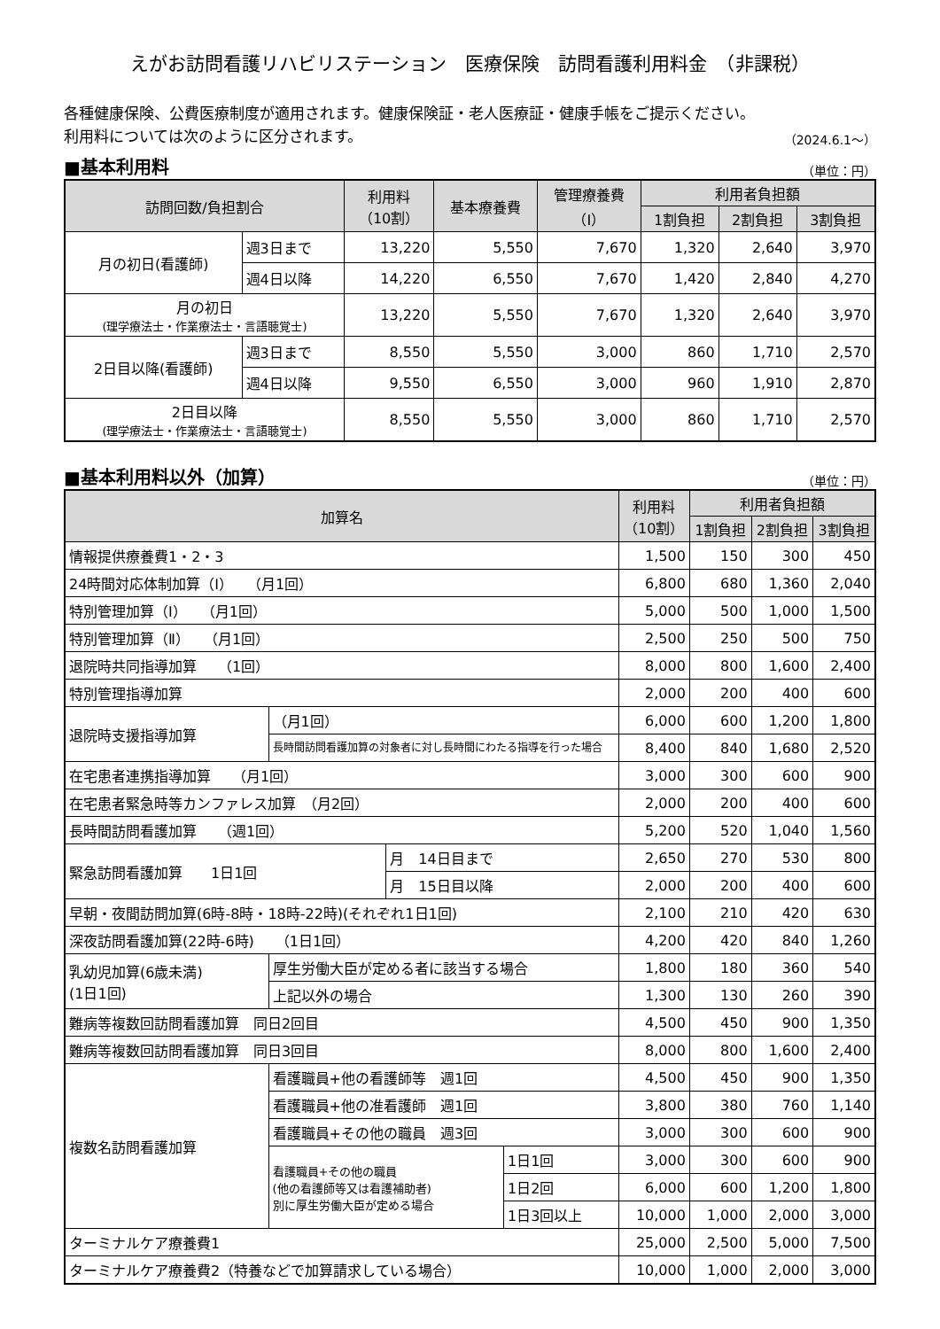えがお訪問看護リハビリステーション　医療保険　訪問看護利用料金　（非課税）
各種健康保険、公費医療制度が適用されます。健康保険証・老人医療証・健康手帳をご提示ください。
利用料については次のように区分されます。
（2024.6.1～）
■基本利用料
（単位：円）
| 訪問回数/負担割合 | | 利用料 （10割） | 基本療養費 | 管理療養費 （Ⅰ） | 利用者負担額 | | |
| --- | --- | --- | --- | --- | --- | --- | --- |
| | | | | | 1割負担 | 2割負担 | 3割負担 |
| 月の初日(看護師) | 週3日まで | 13,220 | 5,550 | 7,670 | 1,320 | 2,640 | 3,970 |
| | 週4日以降 | 14,220 | 6,550 | 7,670 | 1,420 | 2,840 | 4,270 |
| 月の初日 (理学療法士・作業療法士・言語聴覚士) | | 13,220 | 5,550 | 7,670 | 1,320 | 2,640 | 3,970 |
| 2日目以降(看護師) | 週3日まで | 8,550 | 5,550 | 3,000 | 860 | 1,710 | 2,570 |
| | 週4日以降 | 9,550 | 6,550 | 3,000 | 960 | 1,910 | 2,870 |
| 2日目以降 (理学療法士・作業療法士・言語聴覚士) | | 8,550 | 5,550 | 3,000 | 860 | 1,710 | 2,570 |
■基本利用料以外（加算）
（単位：円）
| 加算名 | | | | 利用料 （10割） | 利用者負担額 | | |
| --- | --- | --- | --- | --- | --- | --- | --- |
| | | | | | 1割負担 | 2割負担 | 3割負担 |
| 情報提供療養費1・2・3 | | | | 1,500 | 150 | 300 | 450 |
| 24時間対応体制加算（Ⅰ） （月1回） | | | | 6,800 | 680 | 1,360 | 2,040 |
| 特別管理加算（Ⅰ） （月1回） | | | | 5,000 | 500 | 1,000 | 1,500 |
| 特別管理加算（Ⅱ） （月1回） | | | | 2,500 | 250 | 500 | 750 |
| 退院時共同指導加算 （1回） | | | | 8,000 | 800 | 1,600 | 2,400 |
| 特別管理指導加算 | | | | 2,000 | 200 | 400 | 600 |
| 退院時支援指導加算 | （月1回） | | | 6,000 | 600 | 1,200 | 1,800 |
| | 長時間訪問看護加算の対象者に対し長時間にわたる指導を行った場合 | | | 8,400 | 840 | 1,680 | 2,520 |
| 在宅患者連携指導加算 （月1回） | | | | 3,000 | 300 | 600 | 900 |
| 在宅患者緊急時等カンファレス加算 （月2回） | | | | 2,000 | 200 | 400 | 600 |
| 長時間訪問看護加算 （週1回） | | | | 5,200 | 520 | 1,040 | 1,560 |
| 緊急訪問看護加算 1日1回 | | 月 14日目まで | | 2,650 | 270 | 530 | 800 |
| | | 月 15日目以降 | | 2,000 | 200 | 400 | 600 |
| 早朝・夜間訪問加算(6時-8時・18時-22時)(それぞれ1日1回) | | | | 2,100 | 210 | 420 | 630 |
| 深夜訪問看護加算(22時-6時) （1日1回） | | | | 4,200 | 420 | 840 | 1,260 |
| 乳幼児加算(6歳未満) (1日1回) | 厚生労働大臣が定める者に該当する場合 | | | 1,800 | 180 | 360 | 540 |
| | 上記以外の場合 | | | 1,300 | 130 | 260 | 390 |
| 難病等複数回訪問看護加算 同日2回目 | | | | 4,500 | 450 | 900 | 1,350 |
| 難病等複数回訪問看護加算 同日3回目 | | | | 8,000 | 800 | 1,600 | 2,400 |
| 複数名訪問看護加算 | 看護職員+他の看護師等 週1回 | | | 4,500 | 450 | 900 | 1,350 |
| | 看護職員+他の准看護師 週1回 | | | 3,800 | 380 | 760 | 1,140 |
| | 看護職員+その他の職員 週3回 | | | 3,000 | 300 | 600 | 900 |
| | 看護職員+その他の職員 (他の看護師等又は看護補助者) 別に厚生労働大臣が定める場合 | | 1日1回 | 3,000 | 300 | 600 | 900 |
| | | | 1日2回 | 6,000 | 600 | 1,200 | 1,800 |
| | | | 1日3回以上 | 10,000 | 1,000 | 2,000 | 3,000 |
| ターミナルケア療養費1 | | | | 25,000 | 2,500 | 5,000 | 7,500 |
| ターミナルケア療養費2（特養などで加算請求している場合） | | | | 10,000 | 1,000 | 2,000 | 3,000 |